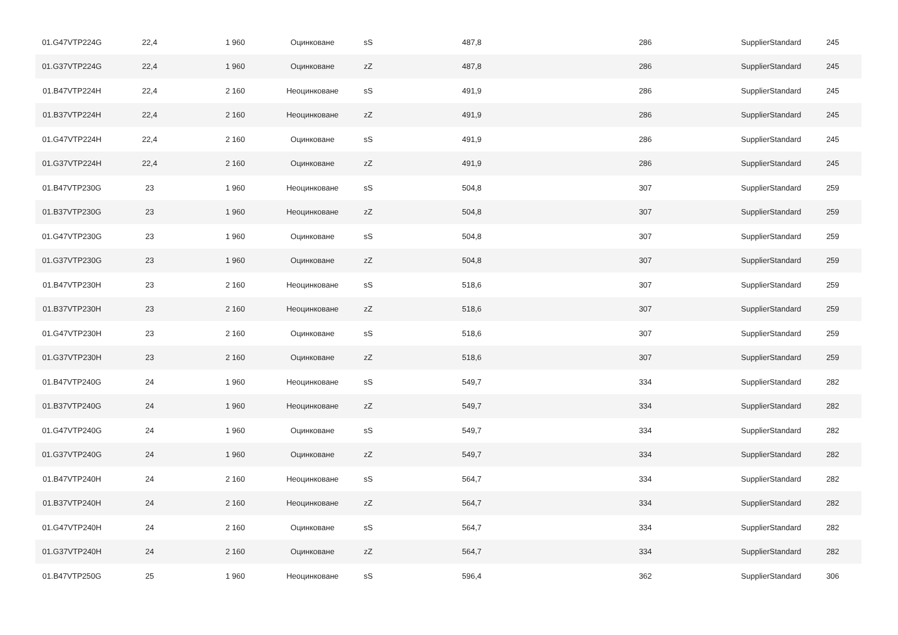| 01.G47VTP224G | 22,4 | 1 960 | Оцинковане | sS | 487,8 | 286 | SupplierStandard | 245 |
| 01.G37VTP224G | 22,4 | 1 960 | Оцинковане | zZ | 487,8 | 286 | SupplierStandard | 245 |
| 01.B47VTP224H | 22,4 | 2 160 | Неоцинковане | sS | 491,9 | 286 | SupplierStandard | 245 |
| 01.B37VTP224H | 22,4 | 2 160 | Неоцинковане | zZ | 491,9 | 286 | SupplierStandard | 245 |
| 01.G47VTP224H | 22,4 | 2 160 | Оцинковане | sS | 491,9 | 286 | SupplierStandard | 245 |
| 01.G37VTP224H | 22,4 | 2 160 | Оцинковане | zZ | 491,9 | 286 | SupplierStandard | 245 |
| 01.B47VTP230G | 23 | 1 960 | Неоцинковане | sS | 504,8 | 307 | SupplierStandard | 259 |
| 01.B37VTP230G | 23 | 1 960 | Неоцинковане | zZ | 504,8 | 307 | SupplierStandard | 259 |
| 01.G47VTP230G | 23 | 1 960 | Оцинковане | sS | 504,8 | 307 | SupplierStandard | 259 |
| 01.G37VTP230G | 23 | 1 960 | Оцинковане | zZ | 504,8 | 307 | SupplierStandard | 259 |
| 01.B47VTP230H | 23 | 2 160 | Неоцинковане | sS | 518,6 | 307 | SupplierStandard | 259 |
| 01.B37VTP230H | 23 | 2 160 | Неоцинковане | zZ | 518,6 | 307 | SupplierStandard | 259 |
| 01.G47VTP230H | 23 | 2 160 | Оцинковане | sS | 518,6 | 307 | SupplierStandard | 259 |
| 01.G37VTP230H | 23 | 2 160 | Оцинковане | zZ | 518,6 | 307 | SupplierStandard | 259 |
| 01.B47VTP240G | 24 | 1 960 | Неоцинковане | sS | 549,7 | 334 | SupplierStandard | 282 |
| 01.B37VTP240G | 24 | 1 960 | Неоцинковане | zZ | 549,7 | 334 | SupplierStandard | 282 |
| 01.G47VTP240G | 24 | 1 960 | Оцинковане | sS | 549,7 | 334 | SupplierStandard | 282 |
| 01.G37VTP240G | 24 | 1 960 | Оцинковане | zZ | 549,7 | 334 | SupplierStandard | 282 |
| 01.B47VTP240H | 24 | 2 160 | Неоцинковане | sS | 564,7 | 334 | SupplierStandard | 282 |
| 01.B37VTP240H | 24 | 2 160 | Неоцинковане | zZ | 564,7 | 334 | SupplierStandard | 282 |
| 01.G47VTP240H | 24 | 2 160 | Оцинковане | sS | 564,7 | 334 | SupplierStandard | 282 |
| 01.G37VTP240H | 24 | 2 160 | Оцинковане | zZ | 564,7 | 334 | SupplierStandard | 282 |
| 01.B47VTP250G | 25 | 1 960 | Неоцинковане | sS | 596,4 | 362 | SupplierStandard | 306 |